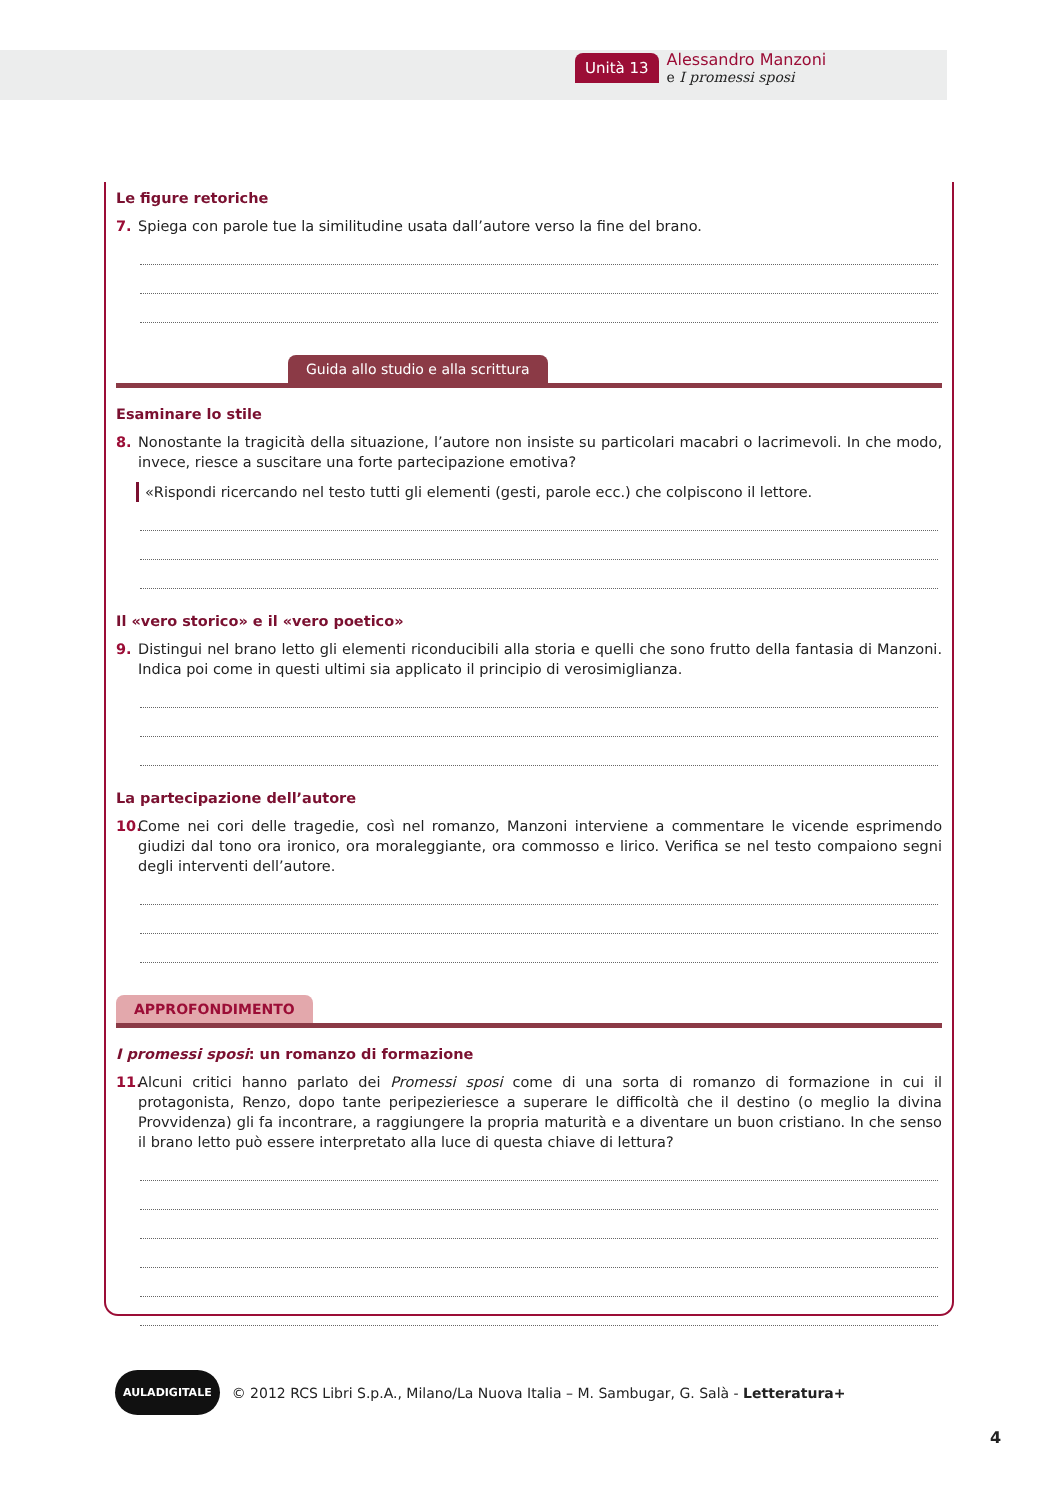Unità 13
Alessandro Manzoni
e I promessi sposi
Le figure retoriche
7. Spiega con parole tue la similitudine usata dall’autore verso la fine del brano.
Guida allo studio e alla scrittura
Esaminare lo stile
8. Nonostante la tragicità della situazione, l’autore non insiste su particolari macabri o lacrimevoli. In che modo, invece, riesce a suscitare una forte partecipazione emotiva?
«Rispondi ricercando nel testo tutti gli elementi (gesti, parole ecc.) che colpiscono il lettore.
Il «vero storico» e il «vero poetico»
9. Distingui nel brano letto gli elementi riconducibili alla storia e quelli che sono frutto della fantasia di Manzoni. Indica poi come in questi ultimi sia applicato il principio di verosimiglianza.
La partecipazione dell’autore
10. Come nei cori delle tragedie, così nel romanzo, Manzoni interviene a commentare le vicende esprimendo giudizi dal tono ora ironico, ora moraleggiante, ora commosso e lirico. Verifica se nel testo compaiono segni degli interventi dell’autore.
APPROFONDIMENTO
I promessi sposi: un romanzo di formazione
11. Alcuni critici hanno parlato dei Promessi sposi come di una sorta di romanzo di formazione in cui il protagonista, Renzo, dopo tante peripezieriesce a superare le difficoltà che il destino (o meglio la divina Provvidenza) gli fa incontrare, a raggiungere la propria maturità e a diventare un buon cristiano. In che senso il brano letto può essere interpretato alla luce di questa chiave di lettura?
AULADIGITALE © 2012 RCS Libri S.p.A., Milano/La Nuova Italia – M. Sambugar, G. Salà - Letteratura+
4